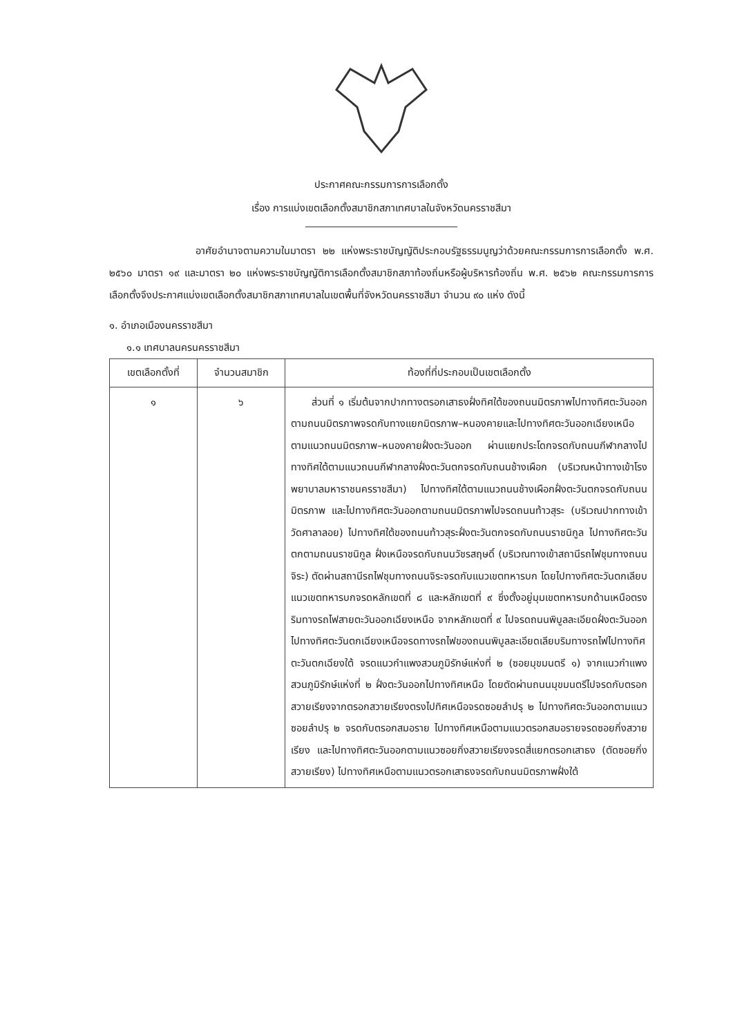ประกาศคณะกรรมการการเลือกตั้ง
เรื่อง การแบ่งเขตเลือกตั้งสมาชิกสภาเทศบาลในจังหวัดนครราชสีมา
อาศัยอำนาจตามความในมาตรา ๒๒ แห่งพระราชบัญญัติประกอบรัฐธรรมนูญว่าด้วยคณะกรรมการการเลือกตั้ง พ.ศ. ๒๕๖๐ มาตรา ๑๙ และมาตรา ๒๐ แห่งพระราชบัญญัติการเลือกตั้งสมาชิกสภาท้องถิ่นหรือผู้บริหารท้องถิ่น พ.ศ. ๒๕๖๒ คณะกรรมการการเลือกตั้งจึงประกาศแบ่งเขตเลือกตั้งสมาชิกสภาเทศบาลในเขตพื้นที่จังหวัดนครราชสีมา จำนวน ๙๐ แห่ง ดังนี้
๑. อำเภอเมืองนครราชสีมา
๑.๑ เทศบาลนครนครราชสีมา
| เขตเลือกตั้งที่ | จำนวนสมาชิก | ท้องที่ที่ประกอบเป็นเขตเลือกตั้ง |
| --- | --- | --- |
| ๑ | ๖ | ส่วนที่ ๑ เริ่มต้นจากปากทางตรอกเสาธงฝั่งทิศใต้ของถนนมิตรภาพไปทางทิศตะวันออกตามถนนมิตรภาพจรดกับทางแยกมิตรภาพ–หนองคายและไปทางทิศตะวันออกเฉียงเหนือตามแนวถนนมิตรภาพ–หนองคายฝั่งตะวันออก ผ่านแยกประโดกจรดกับถนนกีฬากลางไปทางทิศใต้ตามแนวถนนกีฬากลางฝั่งตะวันตกจรดกับถนนช้างเผือก (บริเวณหน้าทางเข้าโรงพยาบาลมหาราชนครราชสีมา) ไปทางทิศใต้ตามแนวถนนช้างเผือกฝั่งตะวันตกจรดกับถนนมิตรภาพ และไปทางทิศตะวันออกตามถนนมิตรภาพไปจรดถนนท้าวสุระ (บริเวณปากทางเข้าวัดศาลาลอย) ไปทางทิศใต้ของถนนท้าวสุระฝั่งตะวันตกจรดกับถนนราชนิกูล ไปทางทิศตะวันตกตามถนนราชนิกูล ฝั่งเหนือจรดกับถนนวัชรสฤษดิ์ (บริเวณทางเข้าสถานีรถไฟชุมทางถนนจิระ) ตัดผ่านสถานีรถไฟชุมทางถนนจิระจรดกับแนวเขตทหารบก โดยไปทางทิศตะวันตกเลียบแนวเขตทหารบกจรดหลักเขตที่ ๘ และหลักเขตที่ ๙ ซึ่งตั้งอยู่มุมเขตทหารบกด้านเหนือตรงริมทางรถไฟสายตะวันออกเฉียงเหนือ จากหลักเขตที่ ๙ ไปจรดถนนพิบูลละเอียดฝั่งตะวันออกไปทางทิศตะวันตกเฉียงเหนือจรดทางรถไฟของถนนพิบูลละเอียดเลียบริมทางรถไฟไปทางทิศตะวันตกเฉียงใต้ จรดแนวกำแพงสวนภูมิรักษ์แห่งที่ ๒ (ซอยมุขมนตรี ๑) จากแนวกำแพงสวนภูมิรักษ์แห่งที่ ๒ ฝั่งตะวันออกไปทางทิศเหนือ โดยตัดผ่านถนนมุขมนตรีไปจรดกับตรอกสวายเรียงจากตรอกสวายเรียงตรงไปทิศเหนือจรดซอยลำปรุ ๒ ไปทางทิศตะวันออกตามแนวซอยลำปรุ ๒ จรดกับตรอกสมอราย ไปทางทิศเหนือตามแนวตรอกสมอรายจรดซอยกิ่งสวายเรียง และไปทางทิศตะวันออกตามแนวซอยกิ่งสวายเรียงจรดสี่แยกตรอกเสาธง (ตัดซอยกิ่งสวายเรียง) ไปทางทิศเหนือตามแนวตรอกเสาธงจรดกับถนนมิตรภาพฝั่งใต้ |